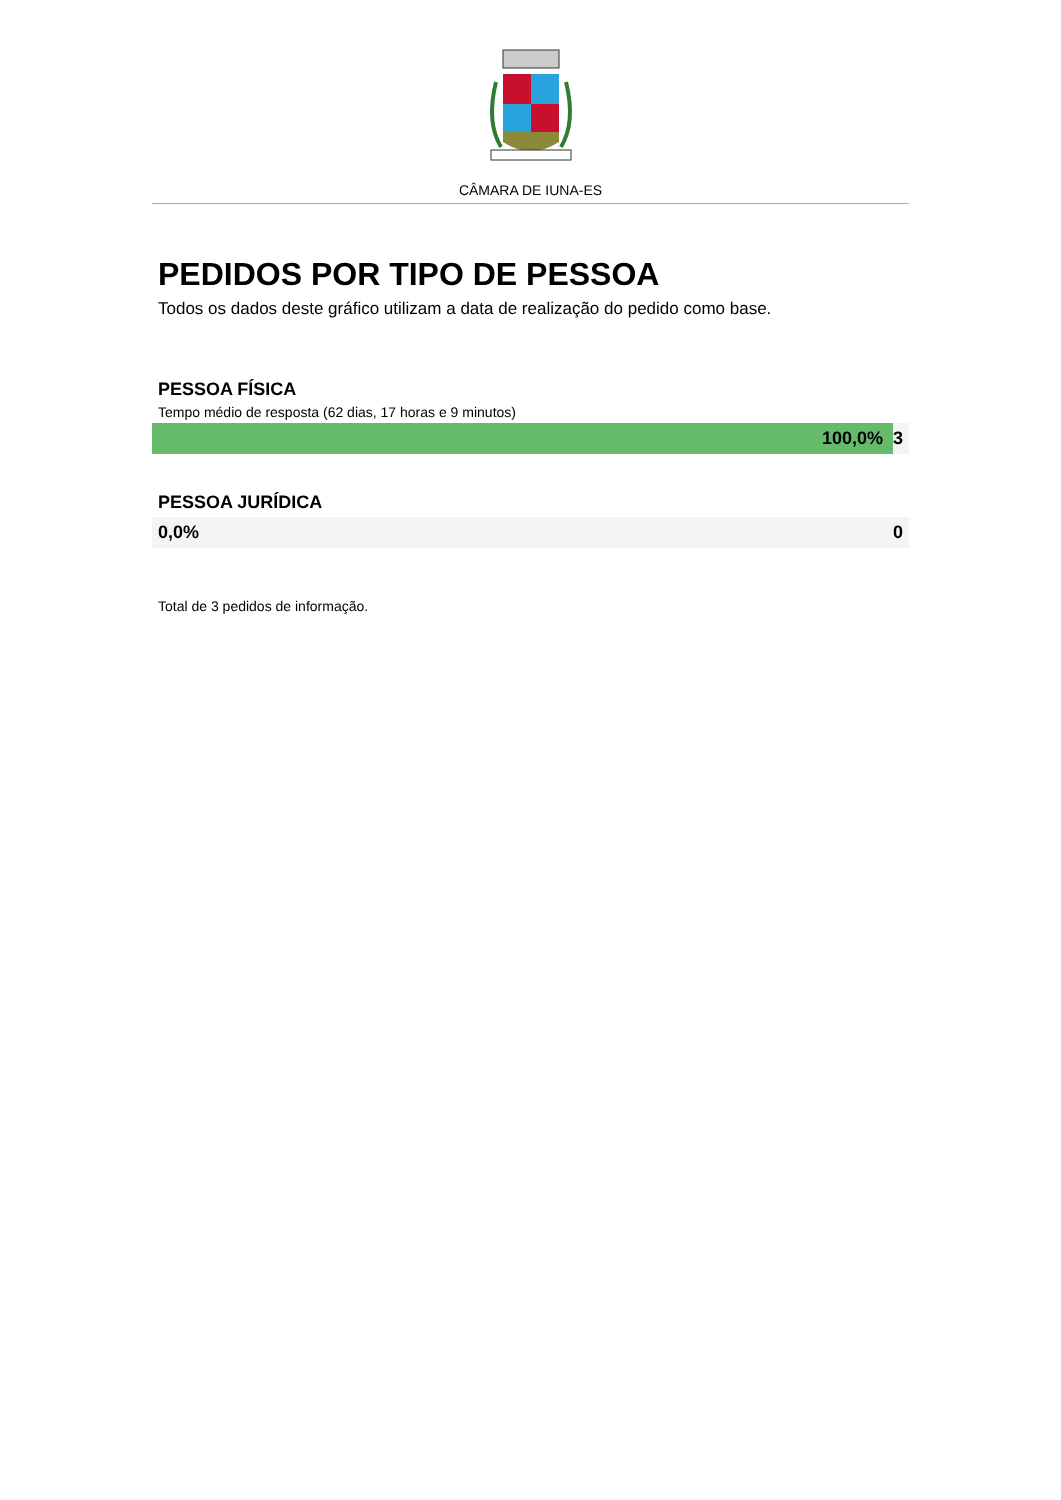CÂMARA DE IUNA-ES
PEDIDOS POR TIPO DE PESSOA
Todos os dados deste gráfico utilizam a data de realização do pedido como base.
PESSOA FÍSICA
Tempo médio de resposta (62 dias, 17 horas e 9 minutos)
100,0% 3
PESSOA JURÍDICA
0,0% 0
Total de 3 pedidos de informação.